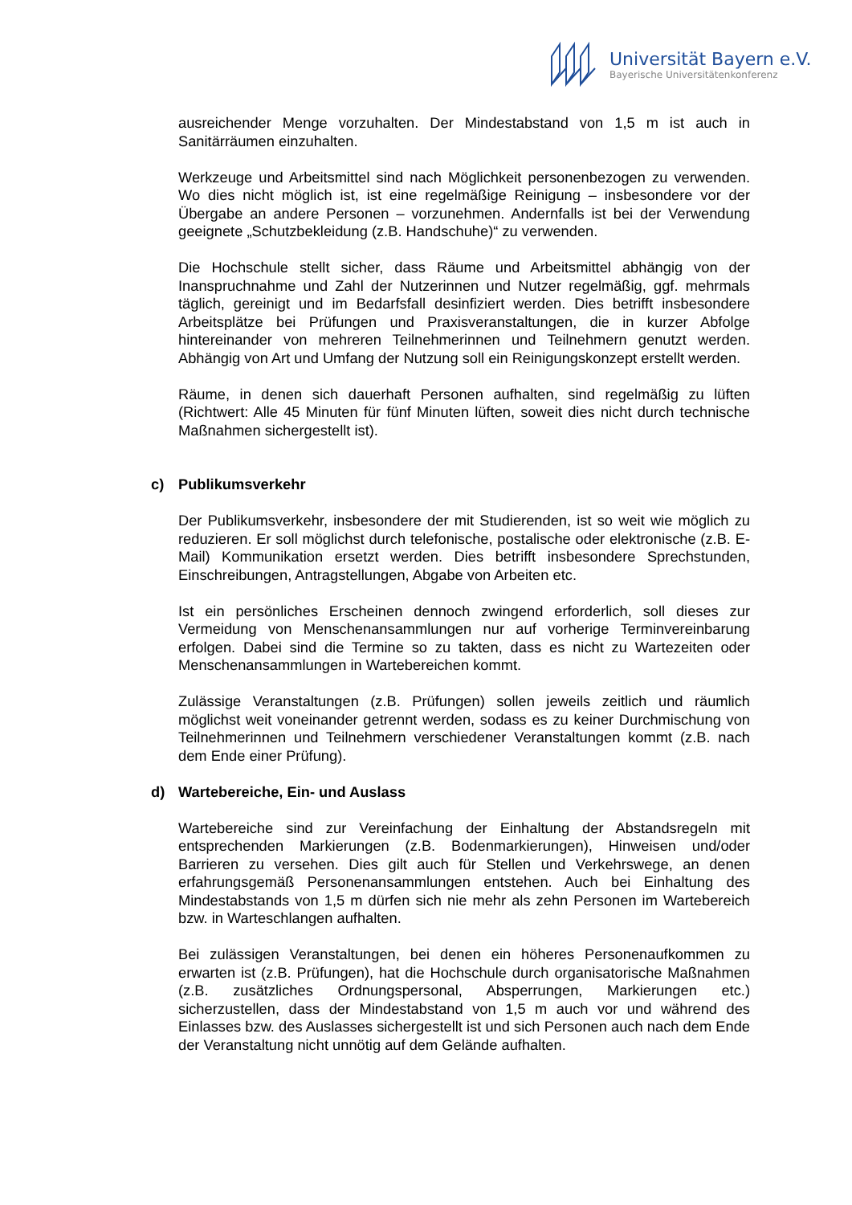Universität Bayern e.V.
Bayerische Universitätenkonferenz
ausreichender Menge vorzuhalten. Der Mindestabstand von 1,5 m ist auch in Sanitärräumen einzuhalten.
Werkzeuge und Arbeitsmittel sind nach Möglichkeit personenbezogen zu verwenden. Wo dies nicht möglich ist, ist eine regelmäßige Reinigung – insbesondere vor der Übergabe an andere Personen – vorzunehmen. Andernfalls ist bei der Verwendung geeignete „Schutzbekleidung (z.B. Handschuhe)“ zu verwenden.
Die Hochschule stellt sicher, dass Räume und Arbeitsmittel abhängig von der Inanspruchnahme und Zahl der Nutzerinnen und Nutzer regelmäßig, ggf. mehrmals täglich, gereinigt und im Bedarfsfall desinfiziert werden. Dies betrifft insbesondere Arbeitsplätze bei Prüfungen und Praxisveranstaltungen, die in kurzer Abfolge hintereinander von mehreren Teilnehmerinnen und Teilnehmern genutzt werden. Abhängig von Art und Umfang der Nutzung soll ein Reinigungskonzept erstellt werden.
Räume, in denen sich dauerhaft Personen aufhalten, sind regelmäßig zu lüften (Richtwert: Alle 45 Minuten für fünf Minuten lüften, soweit dies nicht durch technische Maßnahmen sichergestellt ist).
c) Publikumsverkehr
Der Publikumsverkehr, insbesondere der mit Studierenden, ist so weit wie möglich zu reduzieren. Er soll möglichst durch telefonische, postalische oder elektronische (z.B. E-Mail) Kommunikation ersetzt werden. Dies betrifft insbesondere Sprechstunden, Einschreibungen, Antragstellungen, Abgabe von Arbeiten etc.
Ist ein persönliches Erscheinen dennoch zwingend erforderlich, soll dieses zur Vermeidung von Menschenansammlungen nur auf vorherige Terminvereinbarung erfolgen. Dabei sind die Termine so zu takten, dass es nicht zu Wartezeiten oder Menschenansammlungen in Wartebereichen kommt.
Zulässige Veranstaltungen (z.B. Prüfungen) sollen jeweils zeitlich und räumlich möglichst weit voneinander getrennt werden, sodass es zu keiner Durchmischung von Teilnehmerinnen und Teilnehmern verschiedener Veranstaltungen kommt (z.B. nach dem Ende einer Prüfung).
d) Wartebereiche, Ein- und Auslass
Wartebereiche sind zur Vereinfachung der Einhaltung der Abstandsregeln mit entsprechenden Markierungen (z.B. Bodenmarkierungen), Hinweisen und/oder Barrieren zu versehen. Dies gilt auch für Stellen und Verkehrswege, an denen erfahrungsgemäß Personenansammlungen entstehen. Auch bei Einhaltung des Mindestabstands von 1,5 m dürfen sich nie mehr als zehn Personen im Wartebereich bzw. in Warteschlangen aufhalten.
Bei zulässigen Veranstaltungen, bei denen ein höheres Personenaufkommen zu erwarten ist (z.B. Prüfungen), hat die Hochschule durch organisatorische Maßnahmen (z.B. zusätzliches Ordnungspersonal, Absperrungen, Markierungen etc.) sicherzustellen, dass der Mindestabstand von 1,5 m auch vor und während des Einlasses bzw. des Auslasses sichergestellt ist und sich Personen auch nach dem Ende der Veranstaltung nicht unnötig auf dem Gelände aufhalten.